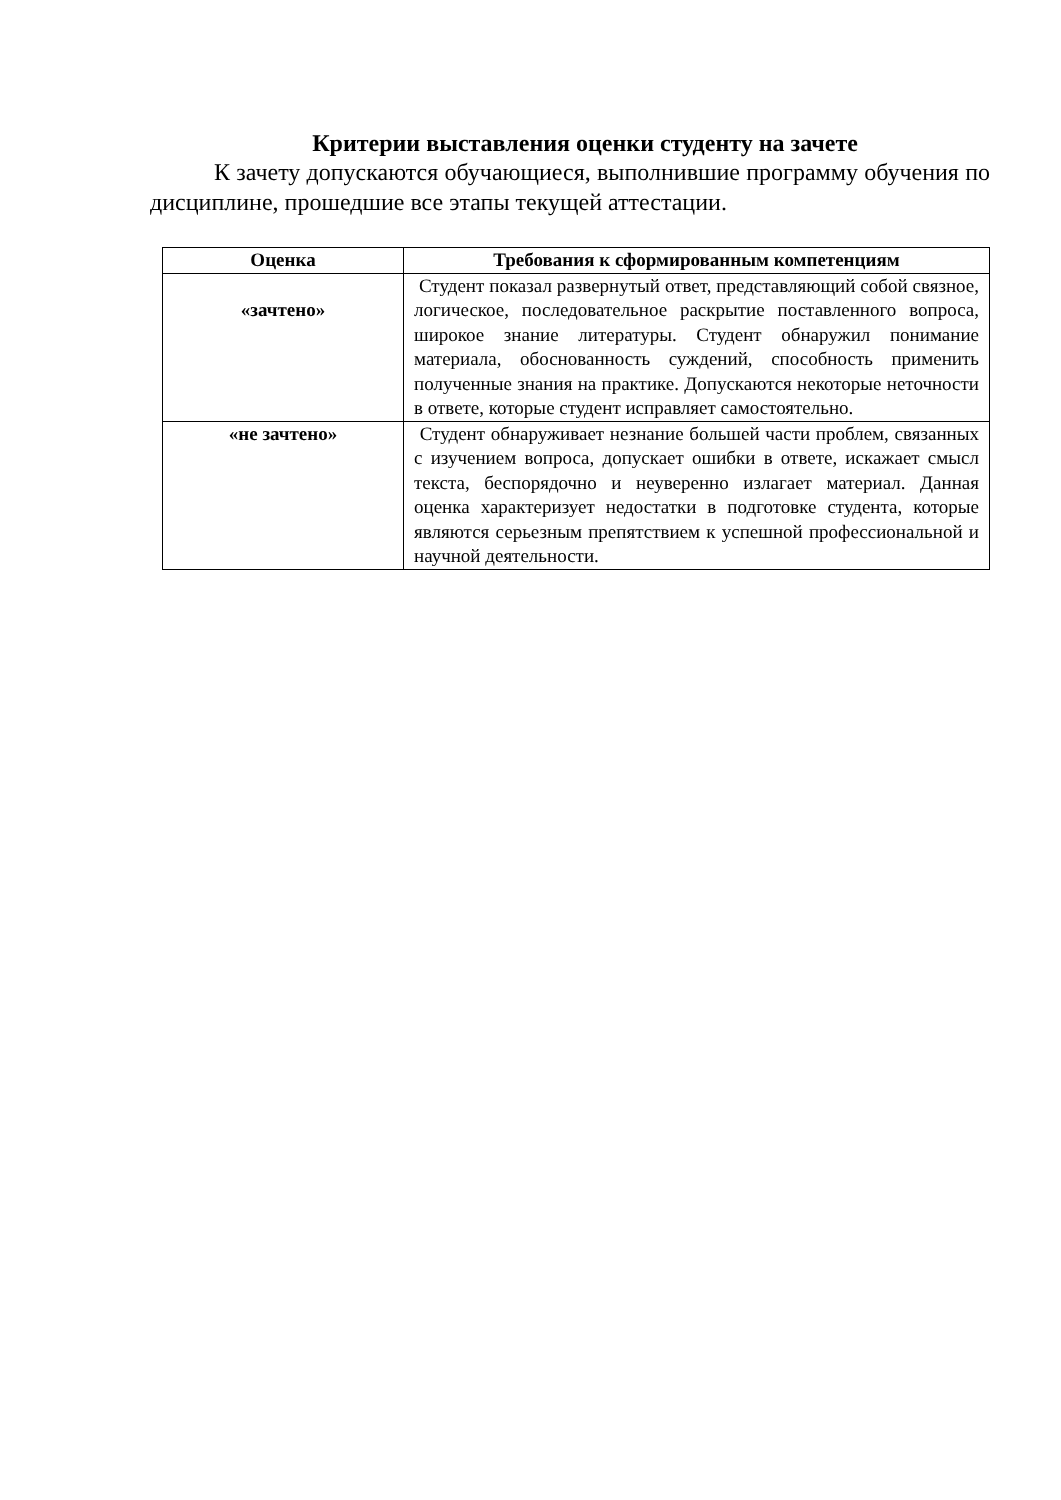Критерии выставления оценки студенту на зачете
К зачету допускаются обучающиеся, выполнившие программу обучения по дисциплине, прошедшие все этапы текущей аттестации.
| Оценка | Требования к сформированным компетенциям |
| --- | --- |
| «зачтено» | Студент показал развернутый ответ, представляющий собой связное, логическое, последовательное раскрытие поставленного вопроса, широкое знание литературы. Студент обнаружил понимание материала, обоснованность суждений, способность применить полученные знания на практике. Допускаются некоторые неточности в ответе, которые студент исправляет самостоятельно. |
| «не зачтено» | Студент обнаруживает незнание большей части проблем, связанных с изучением вопроса, допускает ошибки в ответе, искажает смысл текста, беспорядочно и неуверенно излагает материал. Данная оценка характеризует недостатки в подготовке студента, которые являются серьезным препятствием к успешной профессиональной и научной деятельности. |